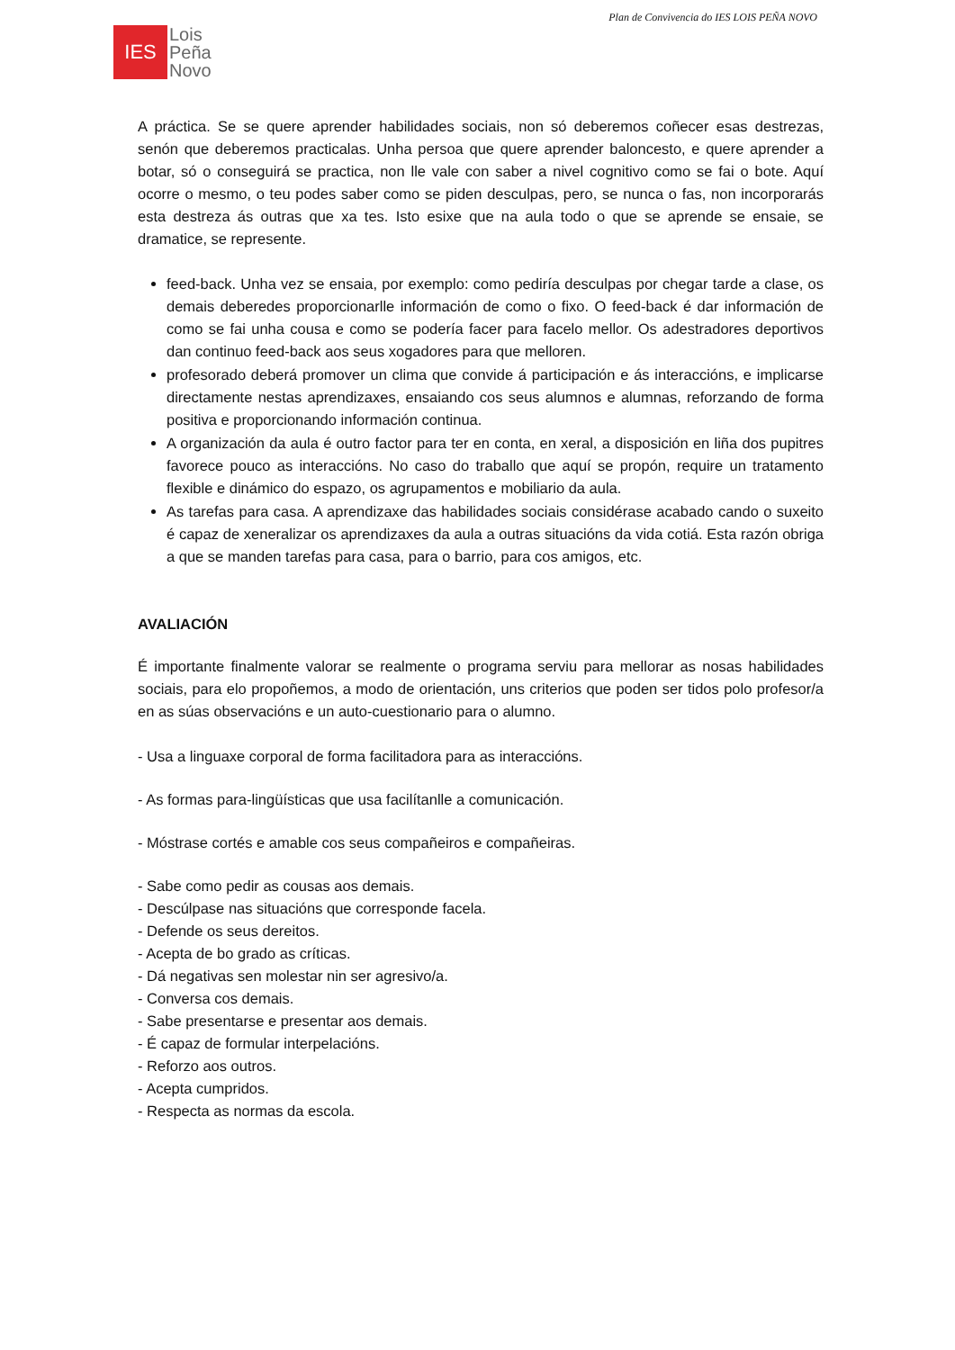Plan de Convivencia do IES LOIS PEÑA NOVO
IES
Lois
Peña
Novo
A práctica. Se se quere aprender habilidades sociais, non só deberemos coñecer esas destrezas, senón que deberemos practicalas. Unha persoa que quere aprender baloncesto, e quere aprender a botar, só o conseguirá se practica, non lle vale con saber a nivel cognitivo como se fai o bote. Aquí ocorre o mesmo, o teu podes saber como se piden desculpas, pero, se nunca o fas, non incorporarás esta destreza ás outras que xa tes. Isto esixe que na aula todo o que se aprende se ensaie, se dramatice, se represente.
feed-back. Unha vez se ensaia, por exemplo: como pediría desculpas por chegar tarde a clase, os demais deberedes proporcionarlle información de como o fixo. O feed-back é dar información de como se fai unha cousa e como se podería facer para facelo mellor. Os adestradores deportivos dan continuo feed-back aos seus xogadores para que melloren.
profesorado deberá promover un clima que convide á participación e ás interaccións, e implicarse directamente nestas aprendizaxes, ensaiando cos seus alumnos e alumnas, reforzando de forma positiva e proporcionando información continua.
A organización da aula é outro factor para ter en conta, en xeral, a disposición en liña dos pupitres favorece pouco as interaccións. No caso do traballo que aquí se propón, require un tratamento flexible e dinámico do espazo, os agrupamentos e mobiliario da aula.
As tarefas para casa. A aprendizaxe das habilidades sociais considérase acabado cando o suxeito é capaz de xeneralizar os aprendizaxes da aula a outras situacións da vida cotiá. Esta razón obriga a que se manden tarefas para casa, para o barrio, para cos amigos, etc.
AVALIACIÓN
É importante finalmente valorar se realmente o programa serviu para mellorar as nosas habilidades sociais, para elo propoñemos, a modo de orientación, uns criterios que poden ser tidos polo profesor/a en as súas observacións e un auto-cuestionario para o alumno.
- Usa a linguaxe corporal de forma facilitadora para as interaccións.
- As formas para-lingüísticas que usa facilítanlle a comunicación.
- Móstrase cortés e amable cos seus compañeiros e compañeiras.
- Sabe como pedir as cousas aos demais.
- Descúlpase nas situacións que corresponde facela.
- Defende os seus dereitos.
- Acepta de bo grado as críticas.
- Dá negativas sen molestar nin ser agresivo/a.
- Conversa cos demais.
- Sabe presentarse e presentar aos demais.
- É capaz de formular interpelacións.
- Reforzo aos outros.
- Acepta cumpridos.
- Respecta as normas da escola.